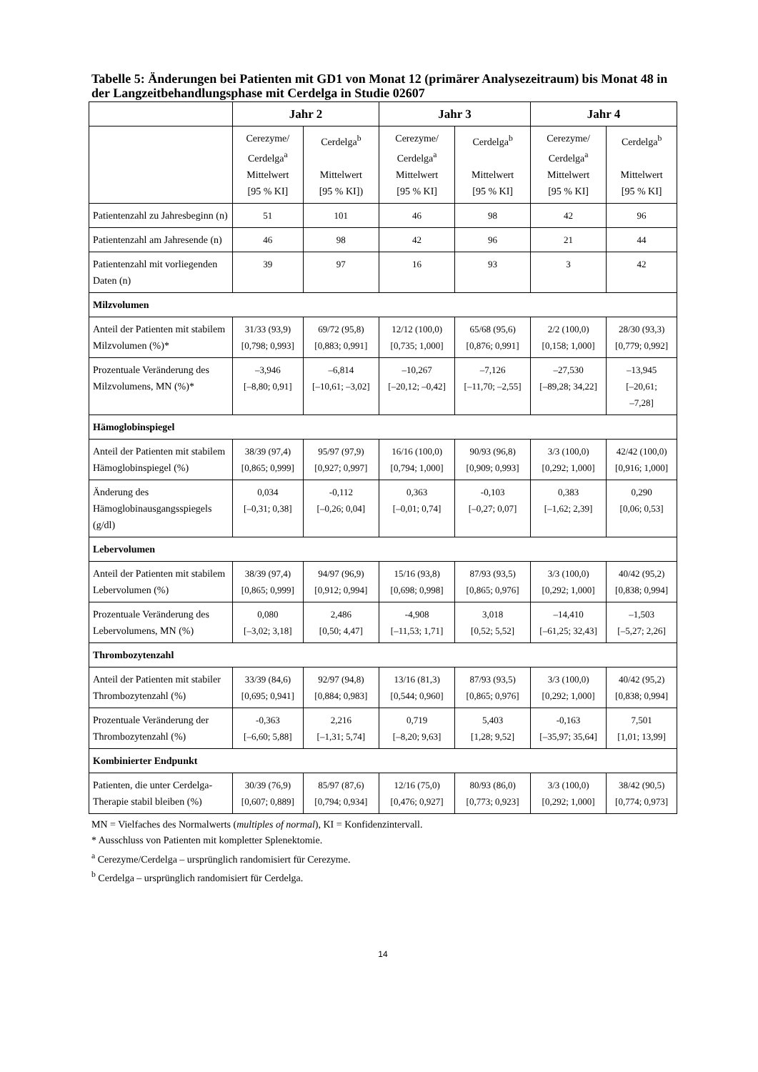Tabelle 5: Änderungen bei Patienten mit GD1 von Monat 12 (primärer Analysezeitraum) bis Monat 48 in der Langzeitbehandlungsphase mit Cerdelga in Studie 02607
| | Jahr 2 | | Jahr 3 | | Jahr 4 | |
| --- | --- | --- | --- | --- | --- | --- |
| | Cerezyme/ Cerdelga<sup>a</sup> Mittelwert [95 % KI] | Cerdelga<sup>b</sup> Mittelwert [95 % KI]) | Cerezyme/ Cerdelga<sup>a</sup> Mittelwert [95 % KI] | Cerdelga<sup>b</sup> Mittelwert [95 % KI] | Cerezyme/ Cerdelga<sup>a</sup> Mittelwert [95 % KI] | Cerdelga<sup>b</sup> Mittelwert [95 % KI] |
| Patientenzahl zu Jahresbeginn (n) | 51 | 101 | 46 | 98 | 42 | 96 |
| Patientenzahl am Jahresende (n) | 46 | 98 | 42 | 96 | 21 | 44 |
| Patientenzahl mit vorliegenden Daten (n) | 39 | 97 | 16 | 93 | 3 | 42 |
| Milzvolumen | | | | | | |
| Anteil der Patienten mit stabilem Milzvolumen (%)* | 31/33 (93,9) [0,798; 0,993] | 69/72 (95,8) [0,883; 0,991] | 12/12 (100,0) [0,735; 1,000] | 65/68 (95,6) [0,876; 0,991] | 2/2 (100,0) [0,158; 1,000] | 28/30 (93,3) [0,779; 0,992] |
| Prozentuale Veränderung des Milzvolumens, MN (%)* | –3,946 [–8,80; 0,91] | –6,814 [–10,61; –3,02] | –10,267 [–20,12; –0,42] | –7,126 [–11,70; –2,55] | –27,530 [–89,28; 34,22] | –13,945 [–20,61; –7,28] |
| Hämoglobinspiegel | | | | | | |
| Anteil der Patienten mit stabilem Hämoglobinspiegel (%) | 38/39 (97,4) [0,865; 0,999] | 95/97 (97,9) [0,927; 0,997] | 16/16 (100,0) [0,794; 1,000] | 90/93 (96,8) [0,909; 0,993] | 3/3 (100,0) [0,292; 1,000] | 42/42 (100,0) [0,916; 1,000] |
| Änderung des Hämoglobinausgangsspiegels (g/dl) | 0,034 [–0,31; 0,38] | -0,112 [–0,26; 0,04] | 0,363 [–0,01; 0,74] | -0,103 [–0,27; 0,07] | 0,383 [–1,62; 2,39] | 0,290 [0,06; 0,53] |
| Lebervolumen | | | | | | |
| Anteil der Patienten mit stabilem Lebervolumen (%) | 38/39 (97,4) [0,865; 0,999] | 94/97 (96,9) [0,912; 0,994] | 15/16 (93,8) [0,698; 0,998] | 87/93 (93,5) [0,865; 0,976] | 3/3 (100,0) [0,292; 1,000] | 40/42 (95,2) [0,838; 0,994] |
| Prozentuale Veränderung des Lebervolumens, MN (%) | 0,080 [–3,02; 3,18] | 2,486 [0,50; 4,47] | -4,908 [–11,53; 1,71] | 3,018 [0,52; 5,52] | –14,410 [–61,25; 32,43] | –1,503 [–5,27; 2,26] |
| Thrombozytenzahl | | | | | | |
| Anteil der Patienten mit stabiler Thrombozytenzahl (%) | 33/39 (84,6) [0,695; 0,941] | 92/97 (94,8) [0,884; 0,983] | 13/16 (81,3) [0,544; 0,960] | 87/93 (93,5) [0,865; 0,976] | 3/3 (100,0) [0,292; 1,000] | 40/42 (95,2) [0,838; 0,994] |
| Prozentuale Veränderung der Thrombozytenzahl (%) | -0,363 [–6,60; 5,88] | 2,216 [–1,31; 5,74] | 0,719 [–8,20; 9,63] | 5,403 [1,28; 9,52] | -0,163 [–35,97; 35,64] | 7,501 [1,01; 13,99] |
| Kombinierter Endpunkt | | | | | | |
| Patienten, die unter Cerdelga-Therapie stabil bleiben (%) | 30/39 (76,9) [0,607; 0,889] | 85/97 (87,6) [0,794; 0,934] | 12/16 (75,0) [0,476; 0,927] | 80/93 (86,0) [0,773; 0,923] | 3/3 (100,0) [0,292; 1,000] | 38/42 (90,5) [0,774; 0,973] |
MN = Vielfaches des Normalwerts (multiples of normal), KI = Konfidenzintervall.
* Ausschluss von Patienten mit kompletter Splenektomie.
<sup>a</sup> Cerezyme/Cerdelga – ursprünglich randomisiert für Cerezyme.
<sup>b</sup> Cerdelga – ursprünglich randomisiert für Cerdelga.
14